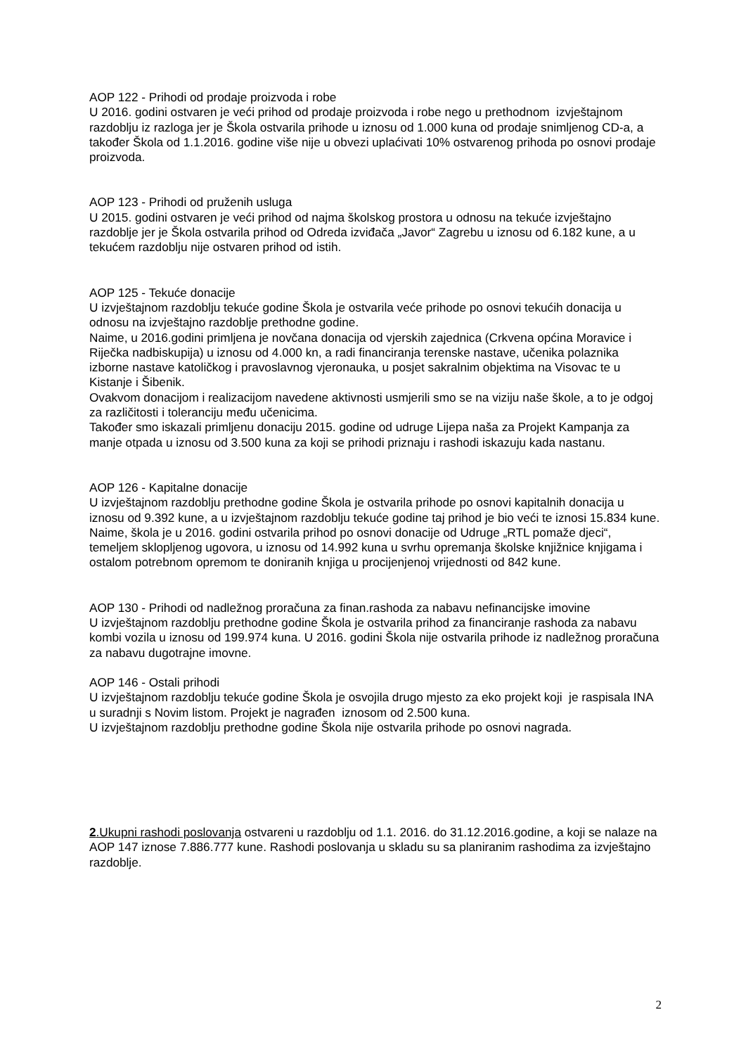AOP 122 - Prihodi od prodaje proizvoda i robe
U 2016. godini ostvaren je veći prihod od prodaje proizvoda i robe nego u prethodnom izvještajnom razdoblju iz razloga jer je Škola ostvarila prihode u iznosu od 1.000 kuna od prodaje snimljenog CD-a, a također Škola od 1.1.2016. godine više nije u obvezi uplaćivati 10% ostvarenog prihoda po osnovi prodaje proizvoda.
AOP 123 - Prihodi od pruženih usluga
U 2015. godini ostvaren je veći prihod od najma školskog prostora u odnosu na tekuće izvještajno razdoblje jer je Škola ostvarila prihod od Odreda izviđača „Javor“ Zagrebu u iznosu od 6.182 kune, a u tekućem razdoblju nije ostvaren prihod od istih.
AOP 125 - Tekuće donacije
U izvještajnom razdoblju tekuće godine Škola je ostvarila veće prihode po osnovi tekućih donacija u odnosu na izvještajno razdoblje prethodne godine.
Naime, u 2016.godini primljena je novčana donacija od vjerskih zajednica (Crkvena općina Moravice i Riječka nadbiskupija) u iznosu od 4.000 kn, a radi financiranja terenske nastave, učenika polaznika izborne nastave katoličkog i pravoslavnog vjeronauka, u posjet sakralnim objektima na Visovac te u Kistanje i Šibenik.
Ovakvom donacijom i realizacijom navedene aktivnosti usmjerili smo se na viziju naše škole, a to je odgoj za različitosti i toleranciju među učenicima.
Također smo iskazali primljenu donaciju 2015. godine od udruge Lijepa naša za Projekt Kampanja za manje otpada u iznosu od 3.500 kuna za koji se prihodi priznaju i rashodi iskazuju kada nastanu.
AOP 126 - Kapitalne donacije
U izvještajnom razdoblju prethodne godine Škola je ostvarila prihode po osnovi kapitalnih donacija u iznosu od 9.392 kune, a u izvještajnom razdoblju tekuće godine taj prihod je bio veći te iznosi 15.834 kune.
Naime, škola je u 2016. godini ostvarila prihod po osnovi donacije od Udruge „RTL pomaže djeci“, temeljem sklopljenog ugovora, u iznosu od 14.992 kuna u svrhu opremanja školske knjižnice knjigama i ostalom potrebnom opremom te doniranih knjiga u procijenjenoj vrijednosti od 842 kune.
AOP 130 - Prihodi od nadležnog proračuna za finan.rashoda za nabavu nefinancijske imovine
U izvještajnom razdoblju prethodne godine Škola je ostvarila prihod za financiranje rashoda za nabavu kombi vozila u iznosu od 199.974 kuna. U 2016. godini Škola nije ostvarila prihode iz nadležnog proračuna za nabavu dugotrajne imovne.
AOP 146 - Ostali prihodi
U izvještajnom razdoblju tekuće godine Škola je osvojila drugo mjesto za eko projekt koji je raspisala INA u suradnji s Novim listom. Projekt je nagrađen iznosom od 2.500 kuna.
U izvještajnom razdoblju prethodne godine Škola nije ostvarila prihode po osnovi nagrada.
2.Ukupni rashodi poslovanja ostvareni u razdoblju od 1.1. 2016. do 31.12.2016.godine, a koji se nalaze na AOP 147 iznose 7.886.777 kune. Rashodi poslovanja u skladu su sa planiranim rashodima za izvještajno razdoblje.
2